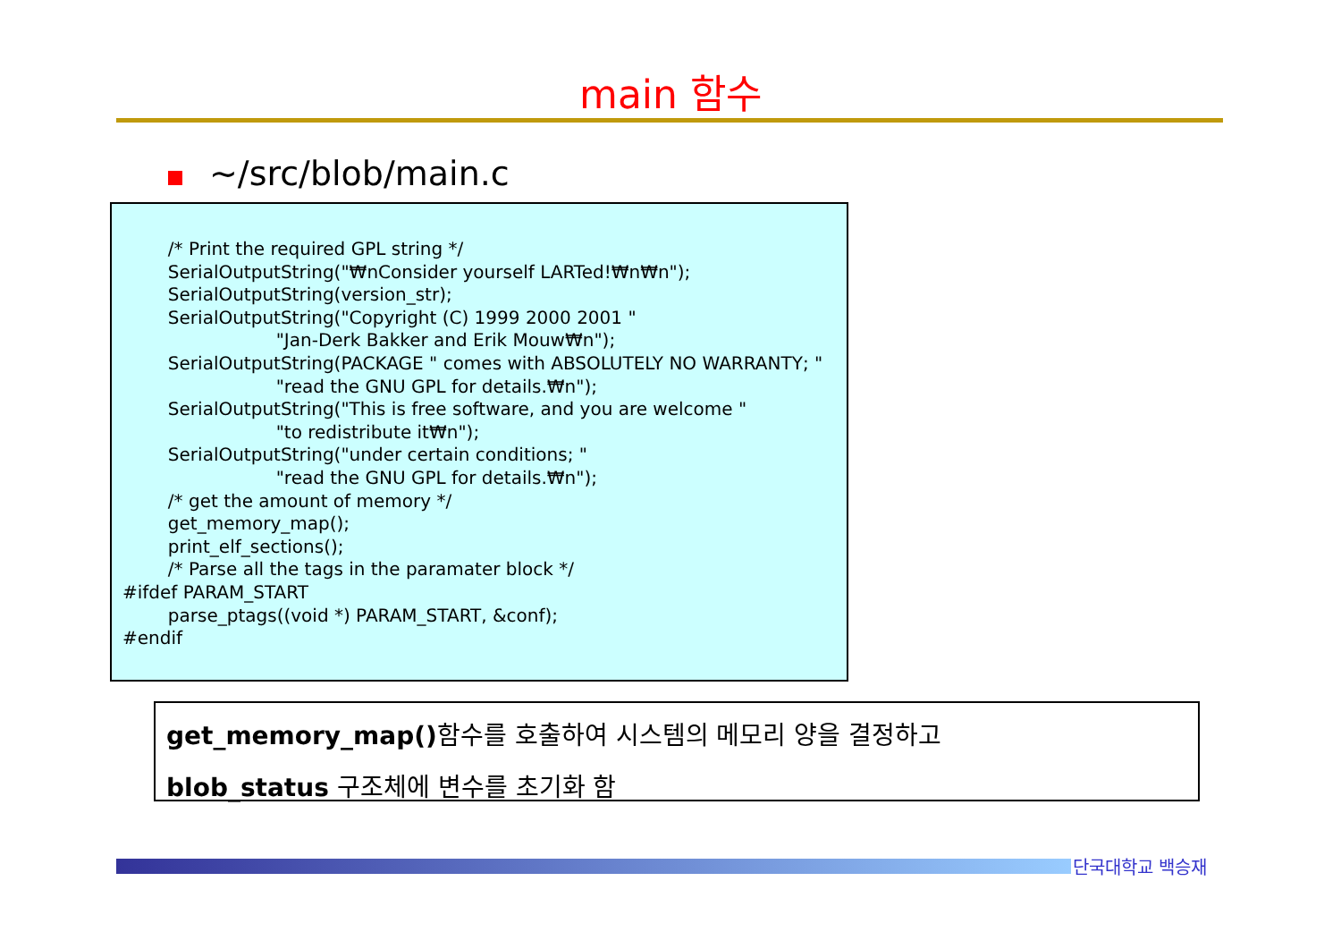main 함수
~/src/blob/main.c
/* Print the required GPL string */ SerialOutputString("₩nConsider yourself LARTed!₩n₩n"); SerialOutputString(version_str); SerialOutputString("Copyright (C) 1999 2000 2001 " "Jan-Derk Bakker and Erik Mouw₩n"); SerialOutputString(PACKAGE " comes with ABSOLUTELY NO WARRANTY; " "read the GNU GPL for details.₩n"); SerialOutputString("This is free software, and you are welcome " "to redistribute it₩n"); SerialOutputString("under certain conditions; " "read the GNU GPL for details.₩n"); /* get the amount of memory */ get_memory_map(); print_elf_sections(); /* Parse all the tags in the paramater block */ #ifdef PARAM_START parse_ptags((void *) PARAM_START, &conf); #endif
get_memory_map() 함수를 호출하여 시스템의 메모리 양을 결정하고
blob_status 구조체에 변수를 초기화 함
단국대학교 백승재